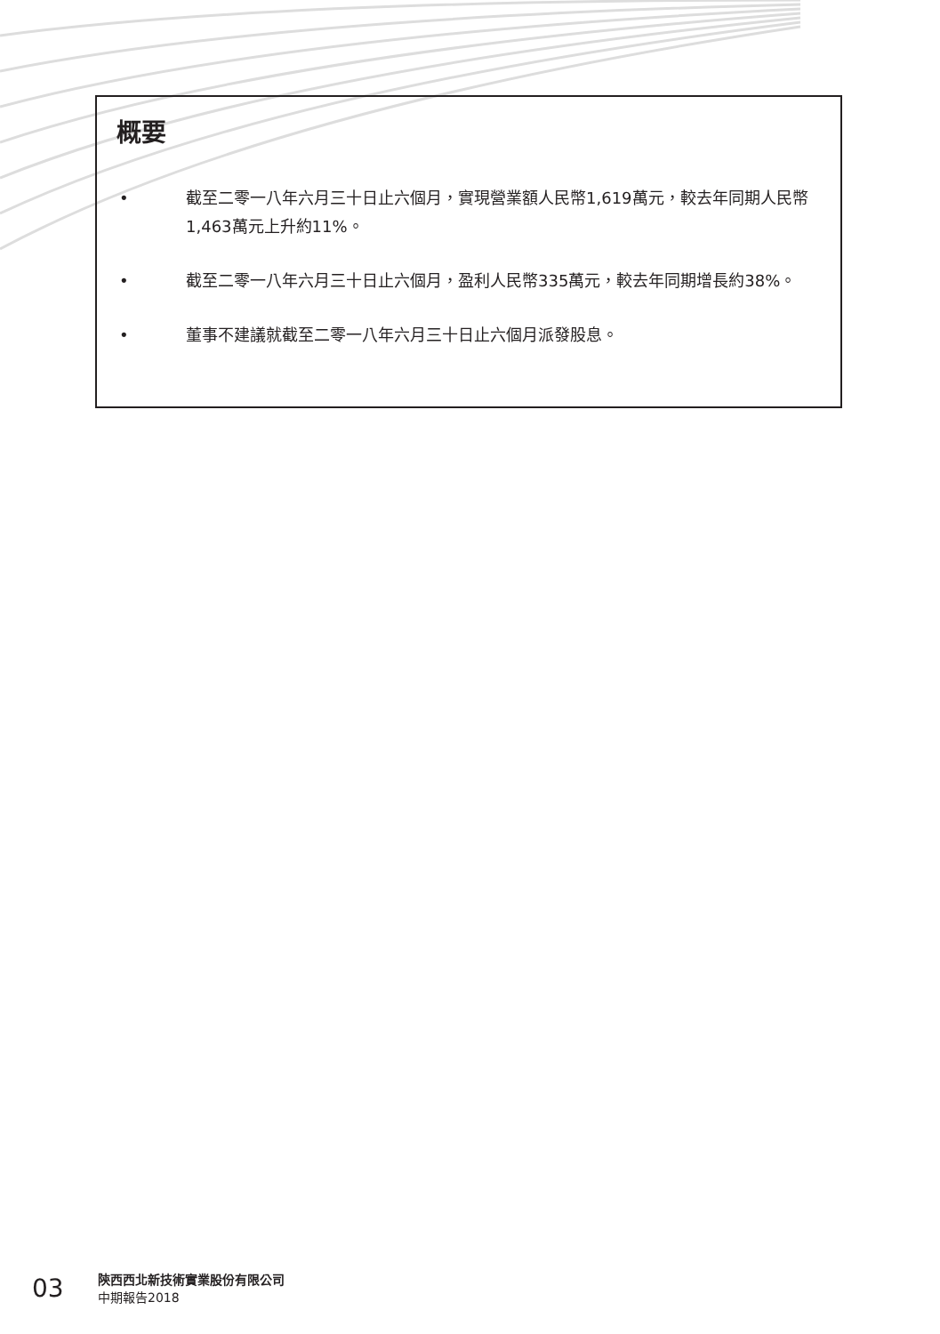概要
• 截至二零一八年六月三十日止六個月，實現營業額人民幣1,619萬元，較去年同期人民幣1,463萬元上升約11%。
• 截至二零一八年六月三十日止六個月，盈利人民幣335萬元，較去年同期增長約38%。
• 董事不建議就截至二零一八年六月三十日止六個月派發股息。
03
陝西西北新技術實業股份有限公司
中期報告2018